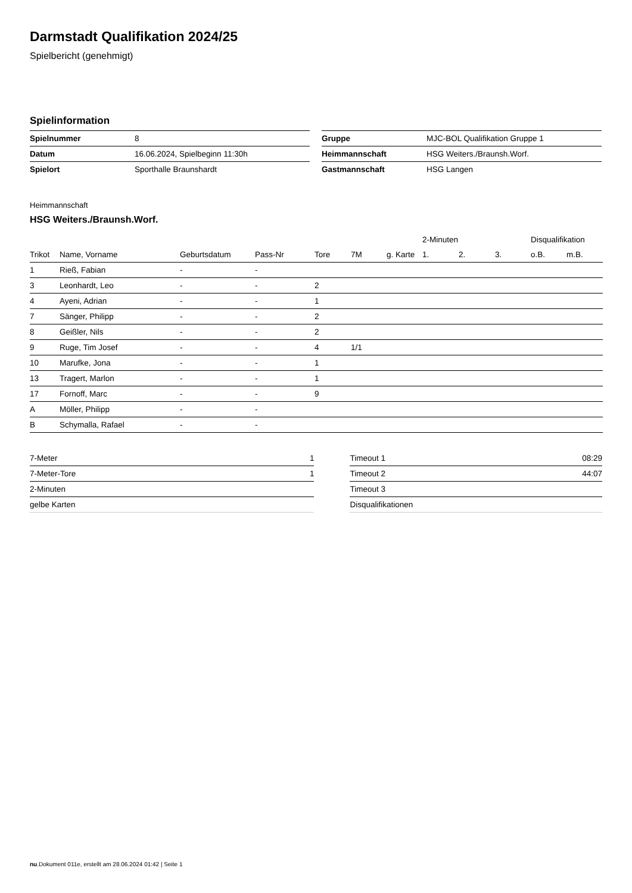Darmstadt Qualifikation 2024/25
Spielbericht (genehmigt)
Spielinformation
| Spielnummer | 8 |
| Datum | 16.06.2024, Spielbeginn 11:30h |
| Spielort | Sporthalle Braunshardt |
| Gruppe | MJC-BOL Qualifikation Gruppe 1 |
| Heimmannschaft | HSG Weiters./Braunsh.Worf. |
| Gastmannschaft | HSG Langen |
Heimmannschaft
HSG Weiters./Braunsh.Worf.
| | | | | | | | 2-Minuten | | | Disqualifikation | |
| --- | --- | --- | --- | --- | --- | --- | --- | --- | --- | --- | --- |
| Trikot | Name, Vorname | Geburtsdatum | Pass-Nr | Tore | 7M | g. Karte | 1. | 2. | 3. | o.B. | m.B. |
| 1 | Rieß, Fabian | - | - | | | | | | | | |
| 3 | Leonhardt, Leo | - | - | 2 | | | | | | | |
| 4 | Ayeni, Adrian | - | - | 1 | | | | | | | |
| 7 | Sänger, Philipp | - | - | 2 | | | | | | | |
| 8 | Geißler, Nils | - | - | 2 | | | | | | | |
| 9 | Ruge, Tim Josef | - | - | 4 | 1/1 | | | | | | |
| 10 | Marufke, Jona | - | - | 1 | | | | | | | |
| 13 | Tragert, Marlon | - | - | 1 | | | | | | | |
| 17 | Fornoff, Marc | - | - | 9 | | | | | | | |
| A | Möller, Philipp | - | - | | | | | | | | |
| B | Schymalla, Rafael | - | - | | | | | | | | |
| 7-Meter | 1 |
| 7-Meter-Tore | 1 |
| 2-Minuten | |
| gelbe Karten | |
| Timeout 1 | 08:29 |
| Timeout 2 | 44:07 |
| Timeout 3 | |
| Disqualifikationen | |
nu.Dokument 011e, erstellt am 28.06.2024 01:42 | Seite 1